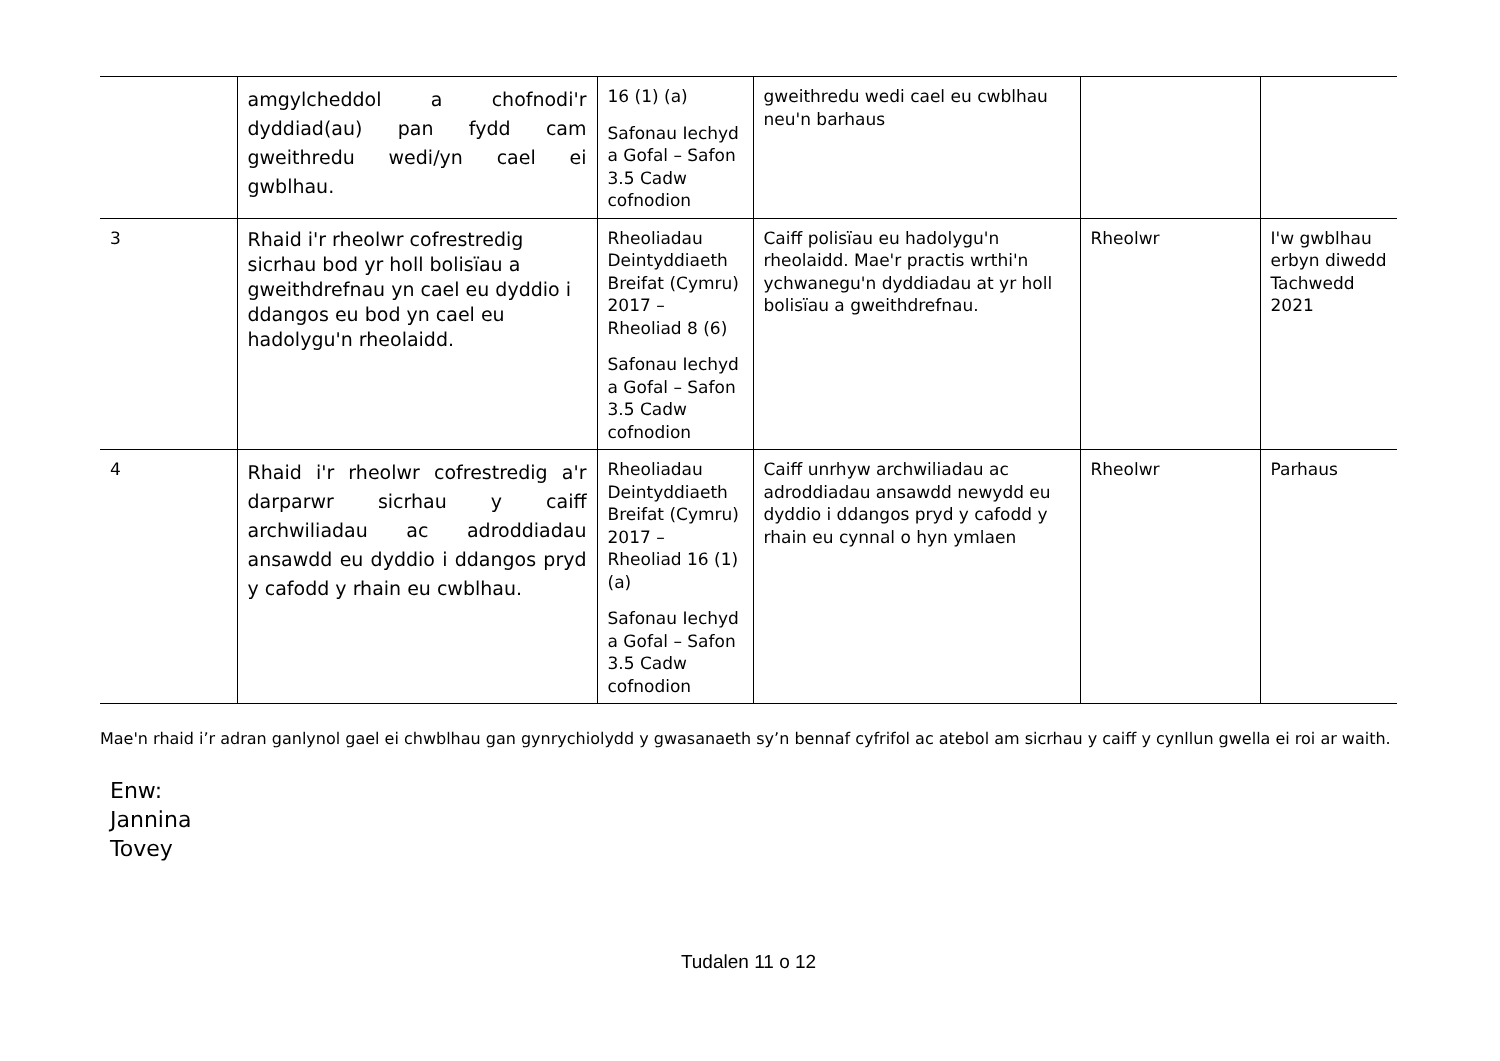| | amgylcheddol a chofnodi'r dyddiad(au) pan fydd cam gweithredu wedi/yn cael ei gwblhau. | 16 (1) (a) Safonau Iechyd a Gofal – Safon 3.5 Cadw cofnodion | gweithredu wedi cael eu cwblhau neu'n barhaus | | |
| 3 | Rhaid i'r rheolwr cofrestredig sicrhau bod yr holl bolisïau a gweithdrefnau yn cael eu dyddio i ddangos eu bod yn cael eu hadolygu'n rheolaidd. | Rheoliadau Deintyddiaeth Breifat (Cymru) 2017 – Rheoliad 8 (6) Safonau Iechyd a Gofal – Safon 3.5 Cadw cofnodion | Caiff polisïau eu hadolygu'n rheolaidd. Mae'r practis wrthi'n ychwanegu'n dyddiadau at yr holl bolisïau a gweithdrefnau. | Rheolwr | I'w gwblhau erbyn diwedd Tachwedd 2021 |
| 4 | Rhaid i'r rheolwr cofrestredig a'r darparwr sicrhau y caiff archwiliadau ac adroddiadau ansawdd eu dyddio i ddangos pryd y cafodd y rhain eu cwblhau. | Rheoliadau Deintyddiaeth Breifat (Cymru) 2017 – Rheoliad 16 (1) (a) Safonau Iechyd a Gofal – Safon 3.5 Cadw cofnodion | Caiff unrhyw archwiliadau ac adroddiadau ansawdd newydd eu dyddio i ddangos pryd y cafodd y rhain eu cynnal o hyn ymlaen | Rheolwr | Parhaus |
Mae'n rhaid i’r adran ganlynol gael ei chwblhau gan gynrychiolydd y gwasanaeth sy’n bennaf cyfrifol ac atebol am sicrhau y caiff y cynllun gwella ei roi ar waith.
Enw:
Jannina
Tovey
Tudalen 11 o 12